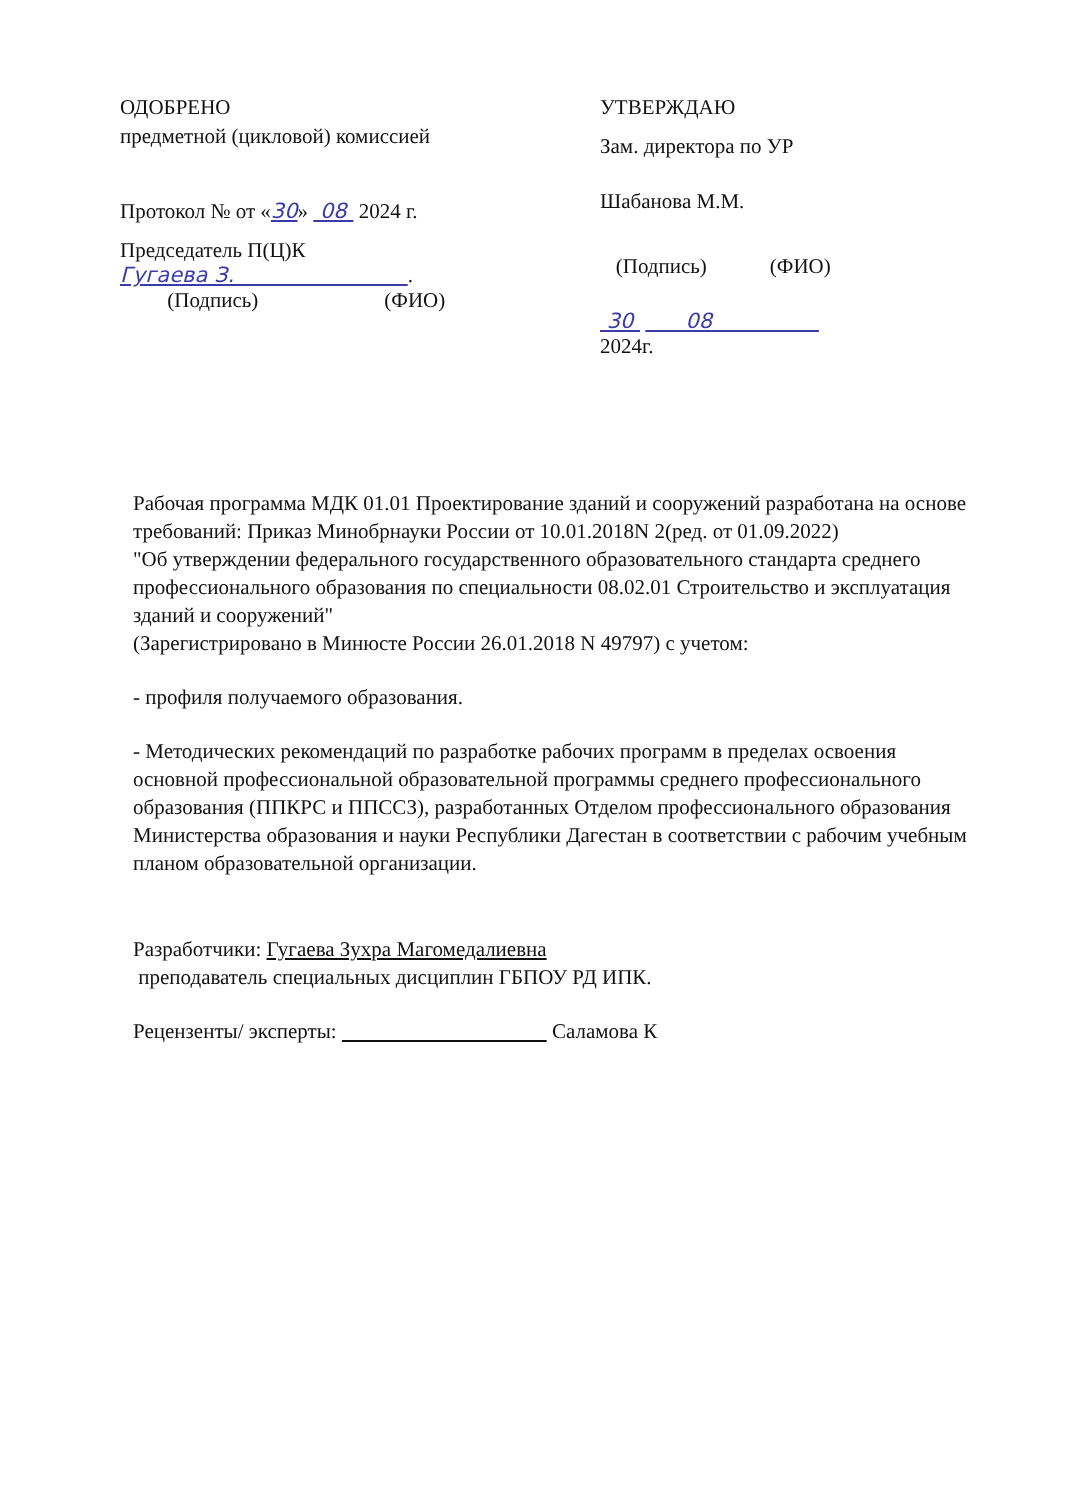ОДОБРЕНО
предметной (цикловой) комиссией
Протокол № от «30» 08 2024 г.
Председатель П(Ц)К
Гугаева З. .
(Подпись) (ФИО)
УТВЕРЖДАЮ
Зам. директора по УР
Шабанова М.М.
(Подпись) (ФИО)
30 08
2024г.
Рабочая программа МДК 01.01 Проектирование зданий и сооружений разработана на основе требований: Приказ Минобрнауки России от 10.01.2018N 2(ред. от 01.09.2022)
"Об утверждении федерального государственного образовательного стандарта среднего профессионального образования по специальности 08.02.01 Строительство и эксплуатация зданий и сооружений"
(Зарегистрировано в Минюсте России 26.01.2018 N 49797) с учетом:
- профиля получаемого образования.
- Методических рекомендаций по разработке рабочих программ в пределах освоения основной профессиональной образовательной программы среднего профессионального образования (ППКРС и ППССЗ), разработанных Отделом профессионального образования Министерства образования и науки Республики Дагестан в соответствии с рабочим учебным планом образовательной организации.
Разработчики: Гугаева Зухра Магомедалиевна
преподаватель специальных дисциплин ГБПОУ РД ИПК.
Рецензенты/ эксперты: Саламова К